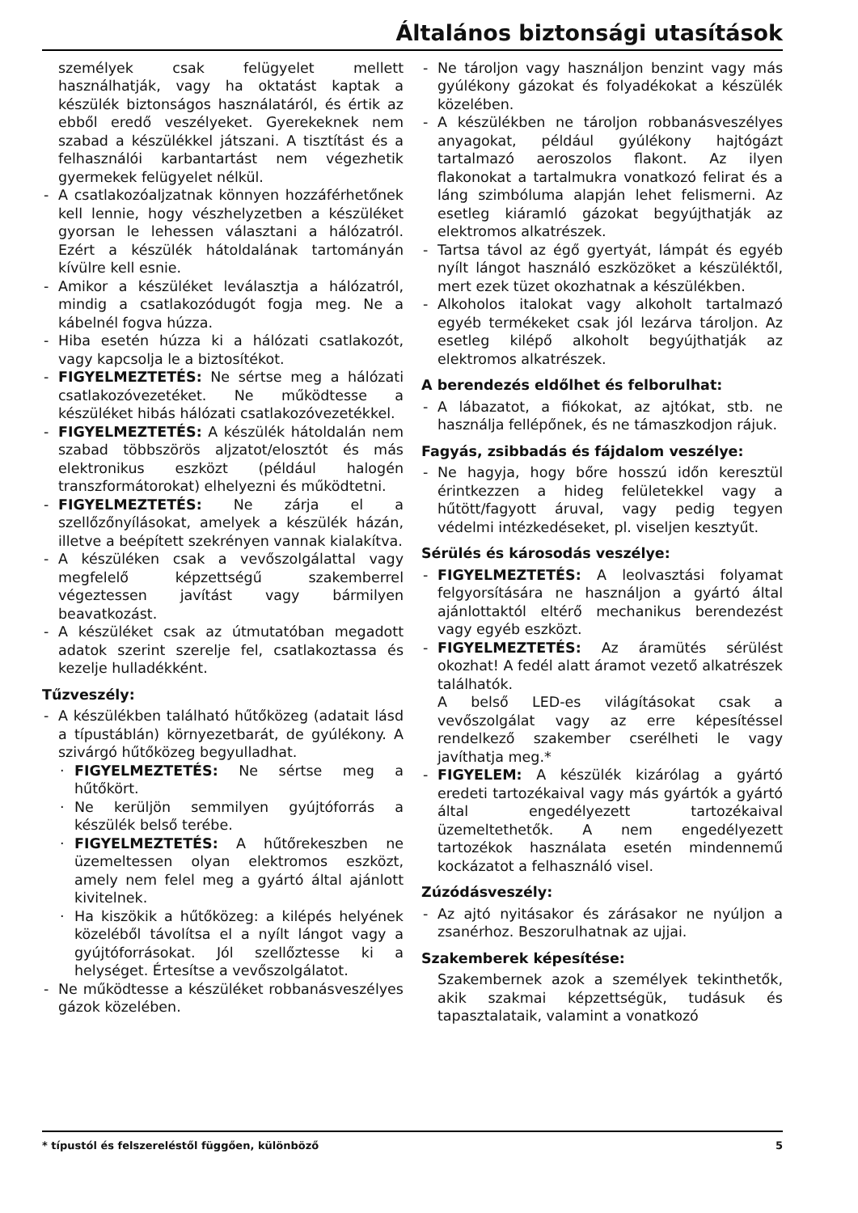Általános biztonsági utasítások
személyek csak felügyelet mellett használhatják, vagy ha oktatást kaptak a készülék biztonságos használatáról, és értik az ebből eredő veszélyeket. Gyerekeknek nem szabad a készülékkel játszani. A tisztítást és a felhasználói karbantartást nem végezhetik gyermekek felügyelet nélkül.
- A csatlakozóaljzatnak könnyen hozzáférhetőnek kell lennie, hogy vészhelyzetben a készüléket gyorsan le lehessen választani a hálózatról. Ezért a készülék hátoldalának tartományán kívülre kell esnie.
- Amikor a készüléket leválasztja a hálózatról, mindig a csatlakozódugót fogja meg. Ne a kábelnél fogva húzza.
- Hiba esetén húzza ki a hálózati csatlakozót, vagy kapcsolja le a biztosítékot.
- FIGYELMEZTETÉS: Ne sértse meg a hálózati csatlakozóvezetéket. Ne működtesse a készüléket hibás hálózati csatlakozóvezetékkel.
- FIGYELMEZTETÉS: A készülék hátoldalán nem szabad többszörös aljzatot/elosztót és más elektronikus eszközt (például halogén transzformátorokat) elhelyezni és működtetni.
- FIGYELMEZTETÉS: Ne zárja el a szellőzőnyílásokat, amelyek a készülék házán, illetve a beépített szekrényen vannak kialakítva.
- A készüléken csak a vevőszolgálattal vagy megfelelő képzettségű szakemberrel végeztessen javítást vagy bármilyen beavatkozást.
- A készüléket csak az útmutatóban megadott adatok szerint szerelje fel, csatlakoztassa és kezelje hulladékként.
Tűzveszély:
- A készülékben található hűtőközeg (adatait lásd a típustáblán) környezetbarát, de gyúlékony. A szivárgó hűtőközeg begyulladhat.
· FIGYELMEZTETÉS: Ne sértse meg a hűtőkört.
· Ne kerüljön semmilyen gyújtóforrás a készülék belső terébe.
· FIGYELMEZTETÉS: A hűtőrekeszben ne üzemeltessen olyan elektromos eszközt, amely nem felel meg a gyártó által ajánlott kivitelnek.
· Ha kiszökik a hűtőközeg: a kilépés helyének közeléből távolítsa el a nyílt lángot vagy a gyújtóforrásokat. Jól szellőztesse ki a helységet. Értesítse a vevőszolgálatot.
- Ne működtesse a készüléket robbanásveszélyes gázok közelében.
- Ne tároljon vagy használjon benzint vagy más gyúlékony gázokat és folyadékokat a készülék közelében.
- A készülékben ne tároljon robbanásveszélyes anyagokat, például gyúlékony hajtógázt tartalmazó aeroszolos flakont. Az ilyen flakonokat a tartalmukra vonatkozó felirat és a láng szimbóluma alapján lehet felismerni. Az esetleg kiáramló gázokat begyújthatják az elektromos alkatrészek.
- Tartsa távol az égő gyertyát, lámpát és egyéb nyílt lángot használó eszközöket a készüléktől, mert ezek tüzet okozhatnak a készülékben.
- Alkoholos italokat vagy alkoholt tartalmazó egyéb termékeket csak jól lezárva tároljon. Az esetleg kilépő alkoholt begyújthatják az elektromos alkatrészek.
A berendezés eldőlhet és felborulhat:
- A lábazatot, a fiókokat, az ajtókat, stb. ne használja fellépőnek, és ne támaszkodjon rájuk.
Fagyás, zsibbadás és fájdalom veszélye:
- Ne hagyja, hogy bőre hosszú időn keresztül érintkezzen a hideg felületekkel vagy a hűtött/fagyott áruval, vagy pedig tegyen védelmi intézkedéseket, pl. viseljen kesztyűt.
Sérülés és károsodás veszélye:
- FIGYELMEZTETÉS: A leolvasztási folyamat felgyorsítására ne használjon a gyártó által ajánlottaktól eltérő mechanikus berendezést vagy egyéb eszközt.
- FIGYELMEZTETÉS: Az áramütés sérülést okozhat! A fedél alatt áramot vezető alkatrészek találhatók.
A belső LED-es világításokat csak a vevőszolgálat vagy az erre képesítéssel rendelkező szakember cserélheti le vagy javíthatja meg.*
- FIGYELEM: A készülék kizárólag a gyártó eredeti tartozékaival vagy más gyártók a gyártó által engedélyezett tartozékaival üzemeltethetők. A nem engedélyezett tartozékok használata esetén mindennemű kockázatot a felhasználó visel.
Zúzódásveszély:
- Az ajtó nyitásakor és zárásakor ne nyúljon a zsanérhoz. Beszorulhatnak az ujjai.
Szakemberek képesítése:
Szakembernek azok a személyek tekinthetők, akik szakmai képzettségük, tudásuk és tapasztalataik, valamint a vonatkozó
* típustól és felszereléstől függően, különböző 5